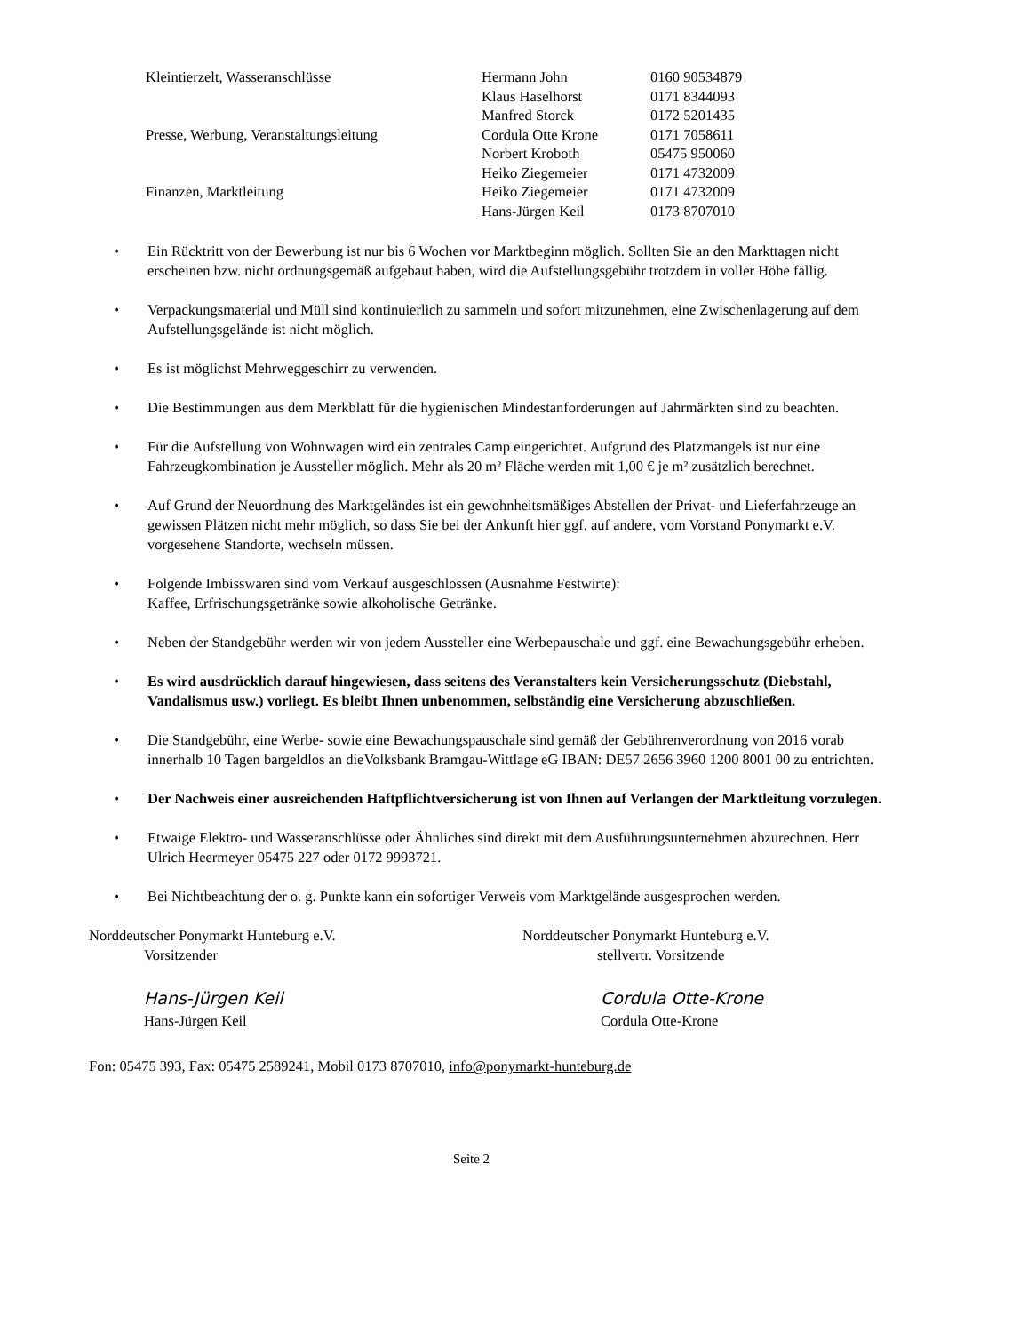| Kleintierzelt, Wasseranschlüsse | Hermann John | 0160 90534879 |
| | Klaus Haselhorst | 0171 8344093 |
| | Manfred Storck | 0172 5201435 |
| Presse, Werbung, Veranstaltungsleitung | Cordula Otte Krone | 0171 7058611 |
| | Norbert Kroboth | 05475 950060 |
| | Heiko Ziegemeier | 0171 4732009 |
| Finanzen, Marktleitung | Heiko Ziegemeier | 0171 4732009 |
| | Hans-Jürgen Keil | 0173 8707010 |
• Ein Rücktritt von der Bewerbung ist nur bis 6 Wochen vor Marktbeginn möglich. Sollten Sie an den Markttagen nicht erscheinen bzw. nicht ordnungsgemäß aufgebaut haben, wird die Aufstellungsgebühr trotzdem in voller Höhe fällig.
• Verpackungsmaterial und Müll sind kontinuierlich zu sammeln und sofort mitzunehmen, eine Zwischenlagerung auf dem Aufstellungsgelände ist nicht möglich.
• Es ist möglichst Mehrweggeschirr zu verwenden.
• Die Bestimmungen aus dem Merkblatt für die hygienischen Mindestanforderungen auf Jahrmärkten sind zu beachten.
• Für die Aufstellung von Wohnwagen wird ein zentrales Camp eingerichtet. Aufgrund des Platzmangels ist nur eine Fahrzeugkombination je Aussteller möglich. Mehr als 20 m² Fläche werden mit 1,00 € je m² zusätzlich berechnet.
• Auf Grund der Neuordnung des Marktgeländes ist ein gewohnheitsmäßiges Abstellen der Privat- und Lieferfahrzeuge an gewissen Plätzen nicht mehr möglich, so dass Sie bei der Ankunft hier ggf. auf andere, vom Vorstand Ponymarkt e.V. vorgesehene Standorte, wechseln müssen.
• Folgende Imbisswaren sind vom Verkauf ausgeschlossen (Ausnahme Festwirte):
Kaffee, Erfrischungsgetränke sowie alkoholische Getränke.
• Neben der Standgebühr werden wir von jedem Aussteller eine Werbepauschale und ggf. eine Bewachungsgebühr erheben.
• Es wird ausdrücklich darauf hingewiesen, dass seitens des Veranstalters kein Versicherungsschutz (Diebstahl, Vandalismus usw.) vorliegt. Es bleibt Ihnen unbenommen, selbständig eine Versicherung abzuschließen.
• Die Standgebühr, eine Werbe- sowie eine Bewachungspauschale sind gemäß der Gebührenverordnung von 2016 vorab innerhalb 10 Tagen bargeldlos an dieVolksbank Bramgau-Wittlage eG IBAN: DE57 2656 3960 1200 8001 00 zu entrichten.
• Der Nachweis einer ausreichenden Haftpflichtversicherung ist von Ihnen auf Verlangen der Marktleitung vorzulegen.
• Etwaige Elektro- und Wasseranschlüsse oder Ähnliches sind direkt mit dem Ausführungsunternehmen abzurechnen. Herr Ulrich Heermeyer 05475 227 oder 0172 9993721.
• Bei Nichtbeachtung der o. g. Punkte kann ein sofortiger Verweis vom Marktgelände ausgesprochen werden.
Norddeutscher Ponymarkt Hunteburg e.V.
Vorsitzender
Hans-Jürgen Keil
Hans-Jürgen Keil
Norddeutscher Ponymarkt Hunteburg e.V.
stellvertr. Vorsitzende
Cordula Otte-Krone
Cordula Otte-Krone
Fon: 05475 393, Fax: 05475 2589241, Mobil 0173 8707010, info@ponymarkt-hunteburg.de
Seite 2